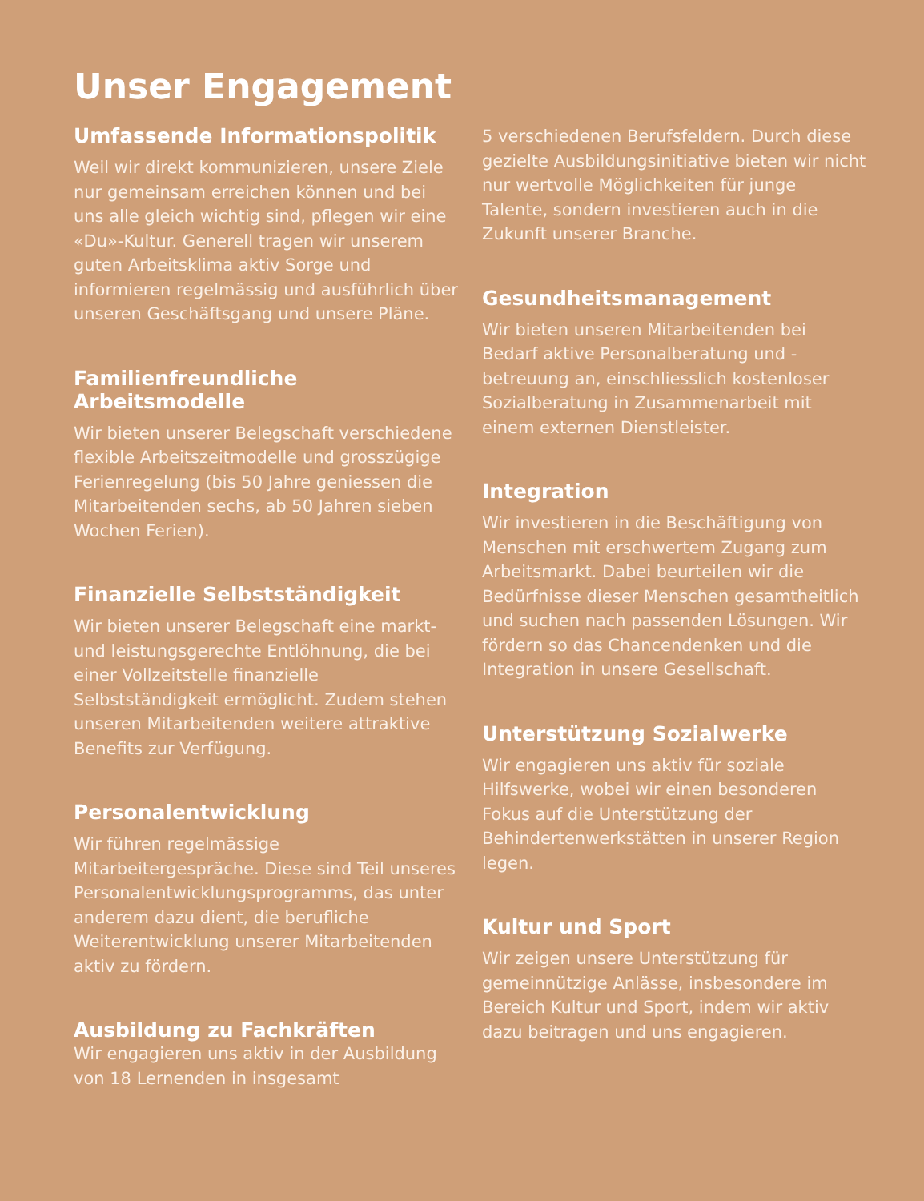Unser Engagement
Umfassende Informationspolitik
Weil wir direkt kommunizieren, unsere Ziele nur gemeinsam erreichen können und bei uns alle gleich wichtig sind, pflegen wir eine «Du»-Kultur. Generell tragen wir unserem guten Arbeitsklima aktiv Sorge und informieren regelmässig und ausführlich über unseren Geschäftsgang und unsere Pläne.
Familienfreundliche Arbeitsmodelle
Wir bieten unserer Belegschaft verschiedene flexible Arbeitszeitmodelle und grosszügige Ferienregelung (bis 50 Jahre geniessen die Mitarbeitenden sechs, ab 50 Jahren sieben Wochen Ferien).
Finanzielle Selbstständigkeit
Wir bieten unserer Belegschaft eine markt- und leistungsgerechte Entlöhnung, die bei einer Vollzeitstelle finanzielle Selbstständigkeit ermöglicht. Zudem stehen unseren Mitarbeitenden weitere attraktive Benefits zur Verfügung.
Personalentwicklung
Wir führen regelmässige Mitarbeitergespräche. Diese sind Teil unseres Personalentwicklungsprogramms, das unter anderem dazu dient, die berufliche Weiterentwicklung unserer Mitarbeitenden aktiv zu fördern.
Ausbildung zu Fachkräften
Wir engagieren uns aktiv in der Ausbildung von 18 Lernenden in insgesamt
5 verschiedenen Berufsfeldern. Durch diese gezielte Ausbildungsinitiative bieten wir nicht nur wertvolle Möglichkeiten für junge Talente, sondern investieren auch in die Zukunft unserer Branche.
Gesundheitsmanagement
Wir bieten unseren Mitarbeitenden bei Bedarf aktive Personalberatung und -betreuung an, einschliesslich kostenloser Sozialberatung in Zusammenarbeit mit einem externen Dienstleister.
Integration
Wir investieren in die Beschäftigung von Menschen mit erschwertem Zugang zum Arbeitsmarkt. Dabei beurteilen wir die Bedürfnisse dieser Menschen gesamtheitlich und suchen nach passenden Lösungen. Wir fördern so das Chancendenken und die Integration in unsere Gesellschaft.
Unterstützung Sozialwerke
Wir engagieren uns aktiv für soziale Hilfswerke, wobei wir einen besonderen Fokus auf die Unterstützung der Behindertenwerkstätten in unserer Region legen.
Kultur und Sport
Wir zeigen unsere Unterstützung für gemeinnützige Anlässe, insbesondere im Bereich Kultur und Sport, indem wir aktiv dazu beitragen und uns engagieren.